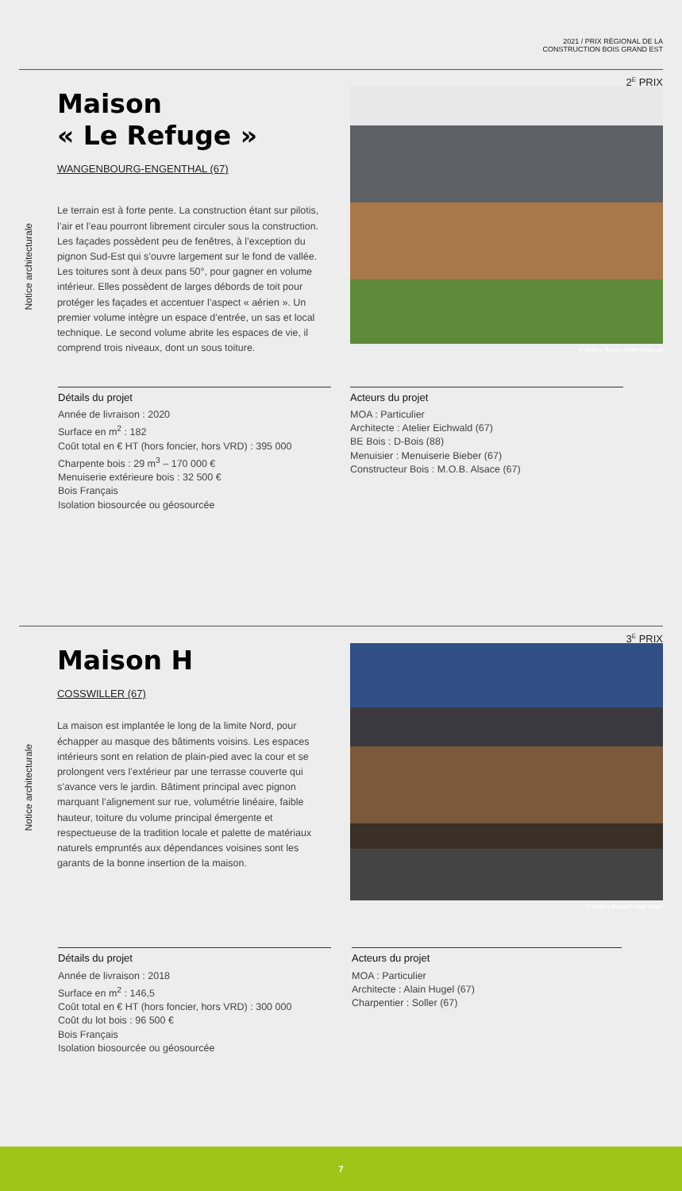2021 / PRIX RÉGIONAL DE LA
CONSTRUCTION BOIS GRAND EST
2<sup>E</sup> PRIX
Notice architecturale
Maison
« Le Refuge »
WANGENBOURG-ENGENTHAL (67)
Le terrain est à forte pente. La construction étant sur pilotis, l’air et l’eau pourront librement circuler sous la construction. Les façades possèdent peu de fenêtres, à l’exception du pignon Sud-Est qui s’ouvre largement sur le fond de vallée. Les toitures sont à deux pans 50°, pour gagner en volume intérieur. Elles possèdent de larges débords de toit pour protéger les façades et accentuer l’aspect « aérien ». Un premier volume intègre un espace d’entrée, un sas et local technique. Le second volume abrite les espaces de vie, il comprend trois niveaux, dont un sous toiture.
© Jérôme Robin / Atelier Eichwald
Détails du projet
Année de livraison : 2020
Surface en m<sup>2</sup> : 182
Coût total en € HT (hors foncier, hors VRD) : 395 000
Charpente bois : 29 m<sup>3</sup> – 170 000 €
Menuiserie extérieure bois : 32 500 €
Bois Français
Isolation biosourcée ou géosourcée
Acteurs du projet
MOA : Particulier
Architecte : Atelier Eichwald (67)
BE Bois : D-Bois (88)
Menuisier : Menuiserie Bieber (67)
Constructeur Bois : M.O.B. Alsace (67)
3<sup>E</sup> PRIX
Notice architecturale
Maison H
COSSWILLER (67)
La maison est implantée le long de la limite Nord, pour échapper au masque des bâtiments voisins. Les espaces intérieurs sont en relation de plain-pied avec la cour et se prolongent vers l’extérieur par une terrasse couverte qui s’avance vers le jardin. Bâtiment principal avec pignon marquant l’alignement sur rue, volumétrie linéaire, faible hauteur, toiture du volume principal émergente et respectueuse de la tradition locale et palette de matériaux naturels empruntés aux dépendances voisines sont les garants de la bonne insertion de la maison.
© Valérie Baldauf / Alain Hugel
Détails du projet
Année de livraison : 2018
Surface en m<sup>2</sup> : 146,5
Coût total en € HT (hors foncier, hors VRD) : 300 000
Coût du lot bois : 96 500 €
Bois Français
Isolation biosourcée ou géosourcée
Acteurs du projet
MOA : Particulier
Architecte : Alain Hugel (67)
Charpentier : Soller (67)
7